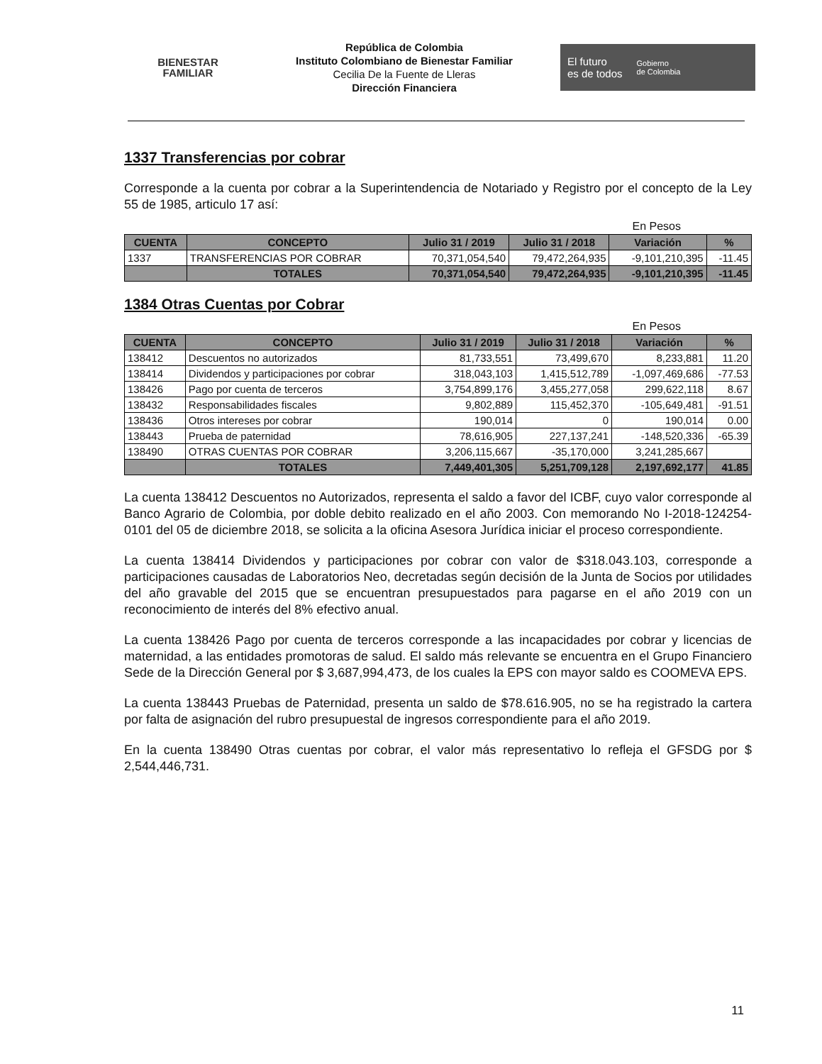BIENESTAR
FAMILIAR
República de Colombia
Instituto Colombiano de Bienestar Familiar
Cecilia De la Fuente de Lleras
Dirección Financiera
El futuro
es de todos
Gobierno
de Colombia
1337 Transferencias por cobrar
Corresponde a la cuenta por cobrar a la Superintendencia de Notariado y Registro por el concepto de la Ley 55 de 1985, articulo 17 así:
En Pesos
| CUENTA | CONCEPTO | Julio 31 / 2019 | Julio 31 / 2018 | Variación | % |
| --- | --- | --- | --- | --- | --- |
| 1337 | TRANSFERENCIAS POR COBRAR | 70,371,054,540 | 79,472,264,935 | -9,101,210,395 | -11.45 |
| | TOTALES | 70,371,054,540 | 79,472,264,935 | -9,101,210,395 | -11.45 |
1384 Otras Cuentas por Cobrar
En Pesos
| CUENTA | CONCEPTO | Julio 31 / 2019 | Julio 31 / 2018 | Variación | % |
| --- | --- | --- | --- | --- | --- |
| 138412 | Descuentos no autorizados | 81,733,551 | 73,499,670 | 8,233,881 | 11.20 |
| 138414 | Dividendos y participaciones por cobrar | 318,043,103 | 1,415,512,789 | -1,097,469,686 | -77.53 |
| 138426 | Pago por cuenta de terceros | 3,754,899,176 | 3,455,277,058 | 299,622,118 | 8.67 |
| 138432 | Responsabilidades fiscales | 9,802,889 | 115,452,370 | -105,649,481 | -91.51 |
| 138436 | Otros intereses por cobrar | 190,014 | 0 | 190,014 | 0.00 |
| 138443 | Prueba de paternidad | 78,616,905 | 227,137,241 | -148,520,336 | -65.39 |
| 138490 | OTRAS CUENTAS POR COBRAR | 3,206,115,667 | -35,170,000 | 3,241,285,667 | |
| | TOTALES | 7,449,401,305 | 5,251,709,128 | 2,197,692,177 | 41.85 |
La cuenta 138412 Descuentos no Autorizados, representa el saldo a favor del ICBF, cuyo valor corresponde al Banco Agrario de Colombia, por doble debito realizado en el año 2003. Con memorando No I-2018-124254-0101 del 05 de diciembre 2018, se solicita a la oficina Asesora Jurídica iniciar el proceso correspondiente.
La cuenta 138414 Dividendos y participaciones por cobrar con valor de $318.043.103, corresponde a participaciones causadas de Laboratorios Neo, decretadas según decisión de la Junta de Socios por utilidades del año gravable del 2015 que se encuentran presupuestados para pagarse en el año 2019 con un reconocimiento de interés del 8% efectivo anual.
La cuenta 138426 Pago por cuenta de terceros corresponde a las incapacidades por cobrar y licencias de maternidad, a las entidades promotoras de salud. El saldo más relevante se encuentra en el Grupo Financiero Sede de la Dirección General por $ 3,687,994,473, de los cuales la EPS con mayor saldo es COOMEVA EPS.
La cuenta 138443 Pruebas de Paternidad, presenta un saldo de $78.616.905, no se ha registrado la cartera por falta de asignación del rubro presupuestal de ingresos correspondiente para el año 2019.
En la cuenta 138490 Otras cuentas por cobrar, el valor más representativo lo refleja el GFSDG por $ 2,544,446,731.
11